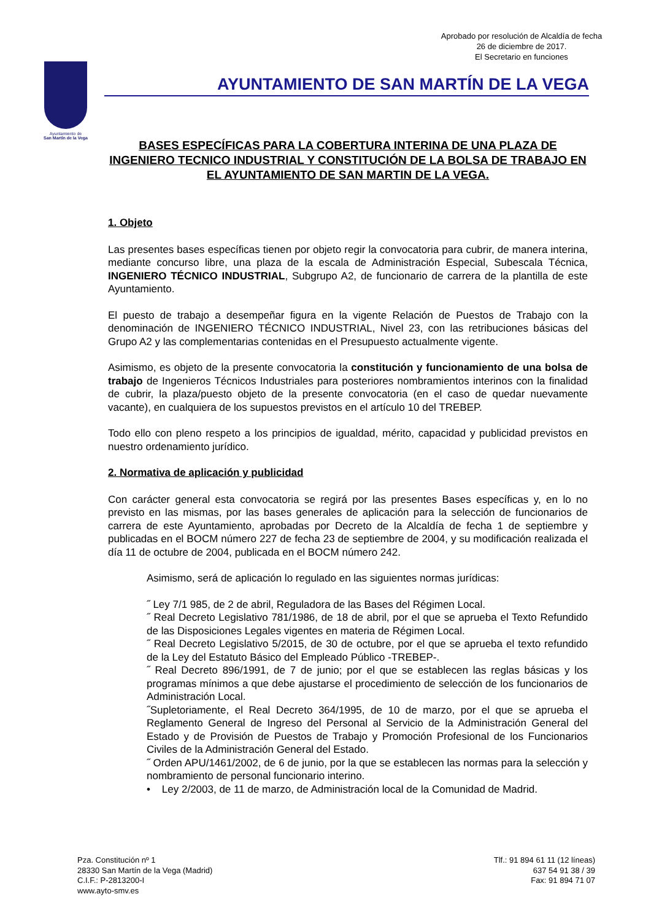Aprobado por resolución de Alcaldía de fecha
26 de diciembre de 2017.
El Secretario en funciones
Ayuntamiento de
San Martín de la Vega
AYUNTAMIENTO DE SAN MARTÍN DE LA VEGA
BASES ESPECÍFICAS PARA LA COBERTURA INTERINA DE UNA PLAZA DE INGENIERO TECNICO INDUSTRIAL Y CONSTITUCIÓN DE LA BOLSA DE TRABAJO EN EL AYUNTAMIENTO DE SAN MARTIN DE LA VEGA.
1. Objeto
Las presentes bases específicas tienen por objeto regir la convocatoria para cubrir, de manera interina, mediante concurso libre, una plaza de la escala de Administración Especial, Subescala Técnica, INGENIERO TÉCNICO INDUSTRIAL, Subgrupo A2, de funcionario de carrera de la plantilla de este Ayuntamiento.
El puesto de trabajo a desempeñar figura en la vigente Relación de Puestos de Trabajo con la denominación de INGENIERO TÉCNICO INDUSTRIAL, Nivel 23, con las retribuciones básicas del Grupo A2 y las complementarias contenidas en el Presupuesto actualmente vigente.
Asimismo, es objeto de la presente convocatoria la constitución y funcionamiento de una bolsa de trabajo de Ingenieros Técnicos Industriales para posteriores nombramientos interinos con la finalidad de cubrir, la plaza/puesto objeto de la presente convocatoria (en el caso de quedar nuevamente vacante), en cualquiera de los supuestos previstos en el artículo 10 del TREBEP.
Todo ello con pleno respeto a los principios de igualdad, mérito, capacidad y publicidad previstos en nuestro ordenamiento jurídico.
2. Normativa de aplicación y publicidad
Con carácter general esta convocatoria se regirá por las presentes Bases específicas y, en lo no previsto en las mismas, por las bases generales de aplicación para la selección de funcionarios de carrera de este Ayuntamiento, aprobadas por Decreto de la Alcaldía de fecha 1 de septiembre y publicadas en el BOCM número 227 de fecha 23 de septiembre de 2004, y su modificación realizada el día 11 de octubre de 2004, publicada en el BOCM número 242.
Asimismo, será de aplicación lo regulado en las siguientes normas jurídicas:
˝ Ley 7/1 985, de 2 de abril, Reguladora de las Bases del Régimen Local.
˝ Real Decreto Legislativo 781/1986, de 18 de abril, por el que se aprueba el Texto Refundido de las Disposiciones Legales vigentes en materia de Régimen Local.
˝ Real Decreto Legislativo 5/2015, de 30 de octubre, por el que se aprueba el texto refundido de la Ley del Estatuto Básico del Empleado Público -TREBEP-.
˝ Real Decreto 896/1991, de 7 de junio; por el que se establecen las reglas básicas y los programas mínimos a que debe ajustarse el procedimiento de selección de los funcionarios de Administración Local.
˝Supletoriamente, el Real Decreto 364/1995, de 10 de marzo, por el que se aprueba el Reglamento General de Ingreso del Personal al Servicio de la Administración General del Estado y de Provisión de Puestos de Trabajo y Promoción Profesional de los Funcionarios Civiles de la Administración General del Estado.
˝ Orden APU/1461/2002, de 6 de junio, por la que se establecen las normas para la selección y nombramiento de personal funcionario interino.
• Ley 2/2003, de 11 de marzo, de Administración local de la Comunidad de Madrid.
Pza. Constitución nº 1
28330 San Martín de la Vega (Madrid)
C.I.F.: P-2813200-I
www.ayto-smv.es
Tlf.: 91 894 61 11 (12 líneas)
637 54 91 38 / 39
Fax: 91 894 71 07